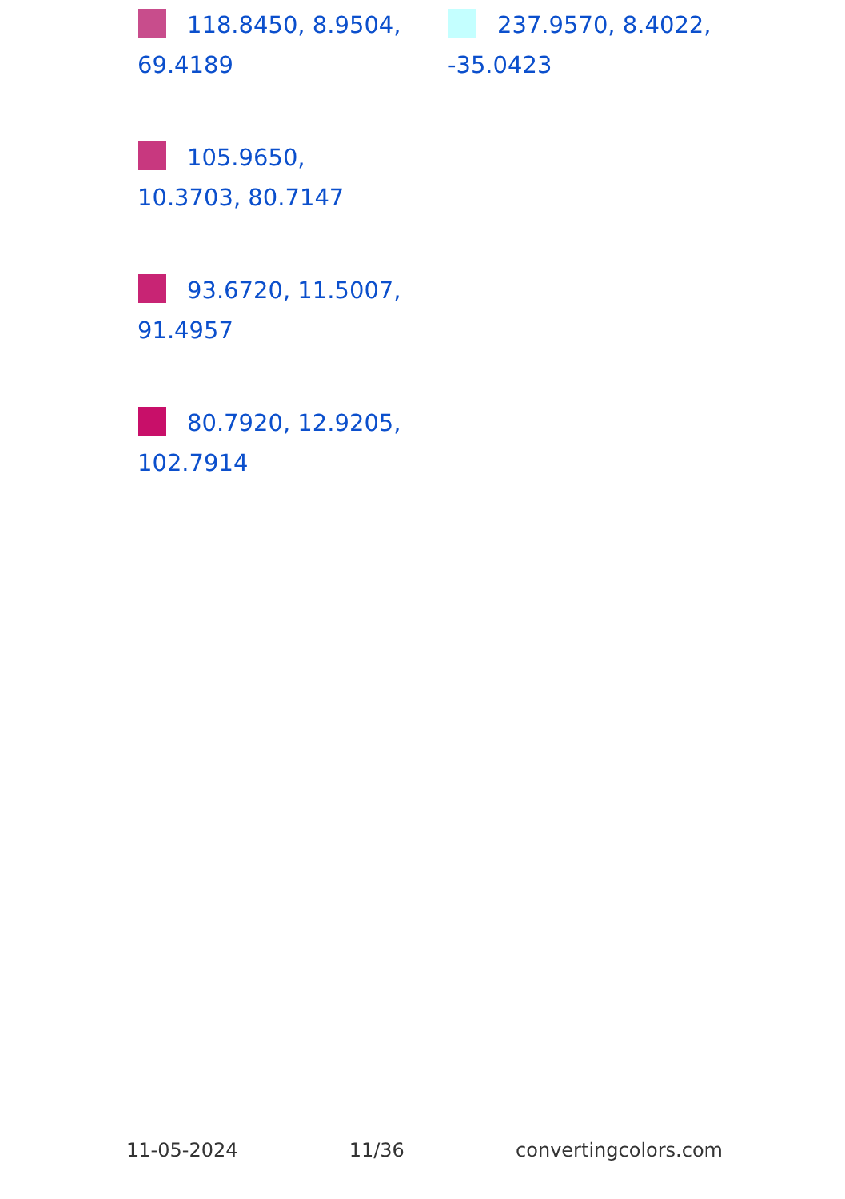118.8450, 8.9504, 69.4189
237.9570, 8.4022, -35.0423
105.9650, 10.3703, 80.7147
93.6720, 11.5007, 91.4957
80.7920, 12.9205, 102.7914
11-05-2024 11/36 convertingcolors.com